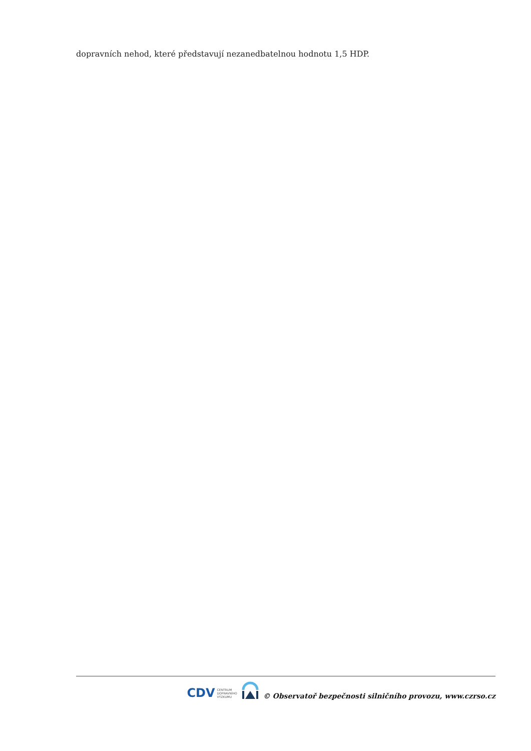dopravních nehod, které představují nezanedbatelnou hodnotu 1,5 HDP.
CDV CENTRUM
DOPRAVNÍHO
VÝZKUMU
© Observatoř bezpečnosti silničního provozu, www.czrso.cz